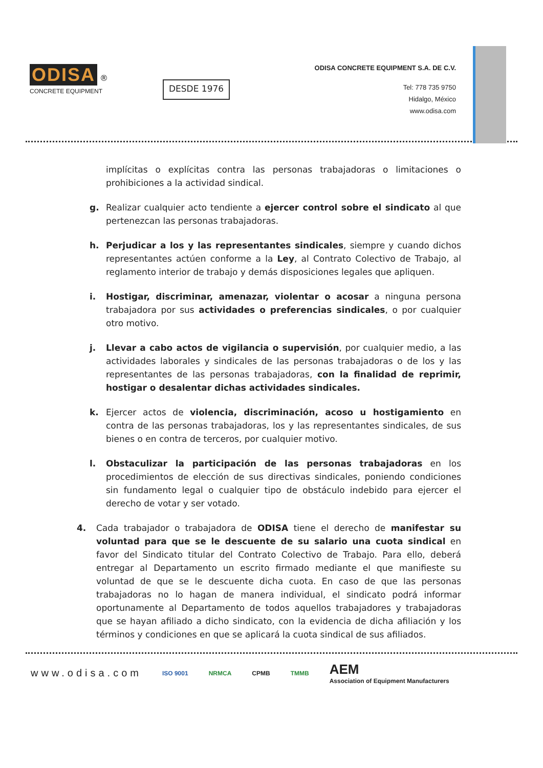ODISA ®
CONCRETE EQUIPMENT
DESDE 1976
ODISA CONCRETE EQUIPMENT S.A. DE C.V.
Tel: 778 735 9750
Hidalgo, México
www.odisa.com
implícitas o explícitas contra las personas trabajadoras o limitaciones o prohibiciones a la actividad sindical.
g. Realizar cualquier acto tendiente a ejercer control sobre el sindicato al que pertenezcan las personas trabajadoras.
h. Perjudicar a los y las representantes sindicales, siempre y cuando dichos representantes actúen conforme a la Ley, al Contrato Colectivo de Trabajo, al reglamento interior de trabajo y demás disposiciones legales que apliquen.
i. Hostigar, discriminar, amenazar, violentar o acosar a ninguna persona trabajadora por sus actividades o preferencias sindicales, o por cualquier otro motivo.
j. Llevar a cabo actos de vigilancia o supervisión, por cualquier medio, a las actividades laborales y sindicales de las personas trabajadoras o de los y las representantes de las personas trabajadoras, con la finalidad de reprimir, hostigar o desalentar dichas actividades sindicales.
k. Ejercer actos de violencia, discriminación, acoso u hostigamiento en contra de las personas trabajadoras, los y las representantes sindicales, de sus bienes o en contra de terceros, por cualquier motivo.
l. Obstaculizar la participación de las personas trabajadoras en los procedimientos de elección de sus directivas sindicales, poniendo condiciones sin fundamento legal o cualquier tipo de obstáculo indebido para ejercer el derecho de votar y ser votado.
4. Cada trabajador o trabajadora de ODISA tiene el derecho de manifestar su voluntad para que se le descuente de su salario una cuota sindical en favor del Sindicato titular del Contrato Colectivo de Trabajo. Para ello, deberá entregar al Departamento un escrito firmado mediante el que manifieste su voluntad de que se le descuente dicha cuota. En caso de que las personas trabajadoras no lo hagan de manera individual, el sindicato podrá informar oportunamente al Departamento de todos aquellos trabajadores y trabajadoras que se hayan afiliado a dicho sindicato, con la evidencia de dicha afiliación y los términos y condiciones en que se aplicará la cuota sindical de sus afiliados.
www.odisa.com ISO 9001 NRMCA CPMB TMMB AEM
Association of Equipment Manufacturers